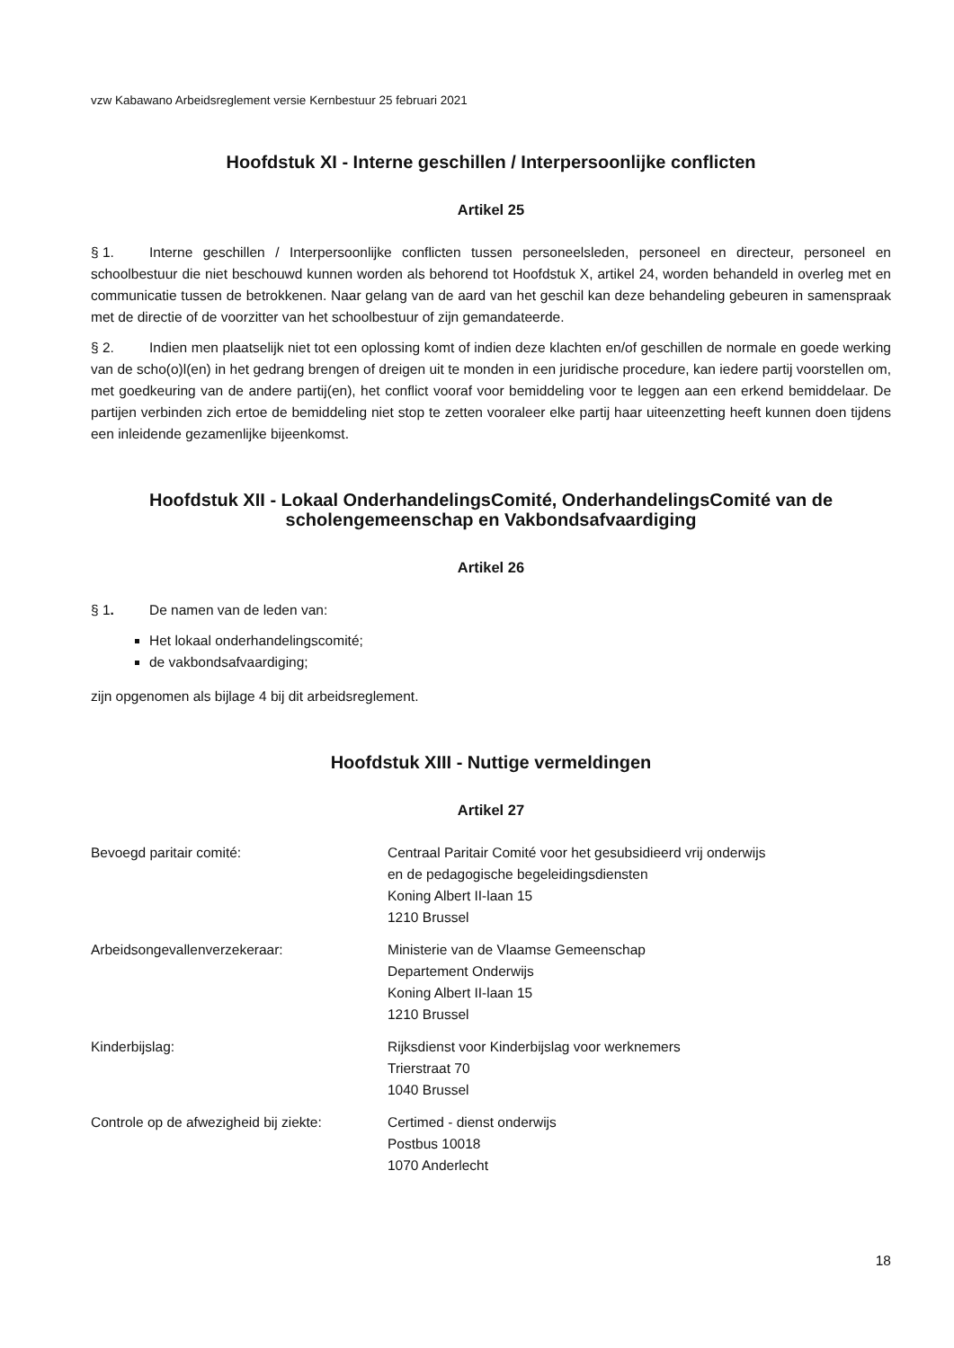vzw Kabawano Arbeidsreglement versie Kernbestuur 25 februari 2021
Hoofdstuk XI - Interne geschillen / Interpersoonlijke conflicten
Artikel 25
§ 1. Interne geschillen / Interpersoonlijke conflicten tussen personeelsleden, personeel en directeur, personeel en schoolbestuur die niet beschouwd kunnen worden als behorend tot Hoofdstuk X, artikel 24, worden behandeld in overleg met en communicatie tussen de betrokkenen. Naar gelang van de aard van het geschil kan deze behandeling gebeuren in samenspraak met de directie of de voorzitter van het schoolbestuur of zijn gemandateerde.
§ 2. Indien men plaatselijk niet tot een oplossing komt of indien deze klachten en/of geschillen de normale en goede werking van de scho(o)l(en) in het gedrang brengen of dreigen uit te monden in een juridische procedure, kan iedere partij voorstellen om, met goedkeuring van de andere partij(en), het conflict vooraf voor bemiddeling voor te leggen aan een erkend bemiddelaar. De partijen verbinden zich ertoe de bemiddeling niet stop te zetten vooraleer elke partij haar uiteenzetting heeft kunnen doen tijdens een inleidende gezamenlijke bijeenkomst.
Hoofdstuk XII - Lokaal OnderhandelingsComité, OnderhandelingsComité van de scholengemeenschap en Vakbondsafvaardiging
Artikel 26
§ 1. De namen van de leden van:
Het lokaal onderhandelingscomité;
de vakbondsafvaardiging;
zijn opgenomen als bijlage 4 bij dit arbeidsreglement.
Hoofdstuk XIII - Nuttige vermeldingen
Artikel 27
| Bevoegd paritair comité: | Centraal Paritair Comité voor het gesubsidieerd vrij onderwijs en de pedagogische begeleidingsdiensten Koning Albert II-laan 15 1210 Brussel |
| Arbeidsongevallenverzekeraar: | Ministerie van de Vlaamse Gemeenschap Departement Onderwijs Koning Albert II-laan 15 1210 Brussel |
| Kinderbijslag: | Rijksdienst voor Kinderbijslag voor werknemers Trierstraat 70 1040 Brussel |
| Controle op de afwezigheid bij ziekte: | Certimed - dienst onderwijs Postbus 10018 1070 Anderlecht |
18